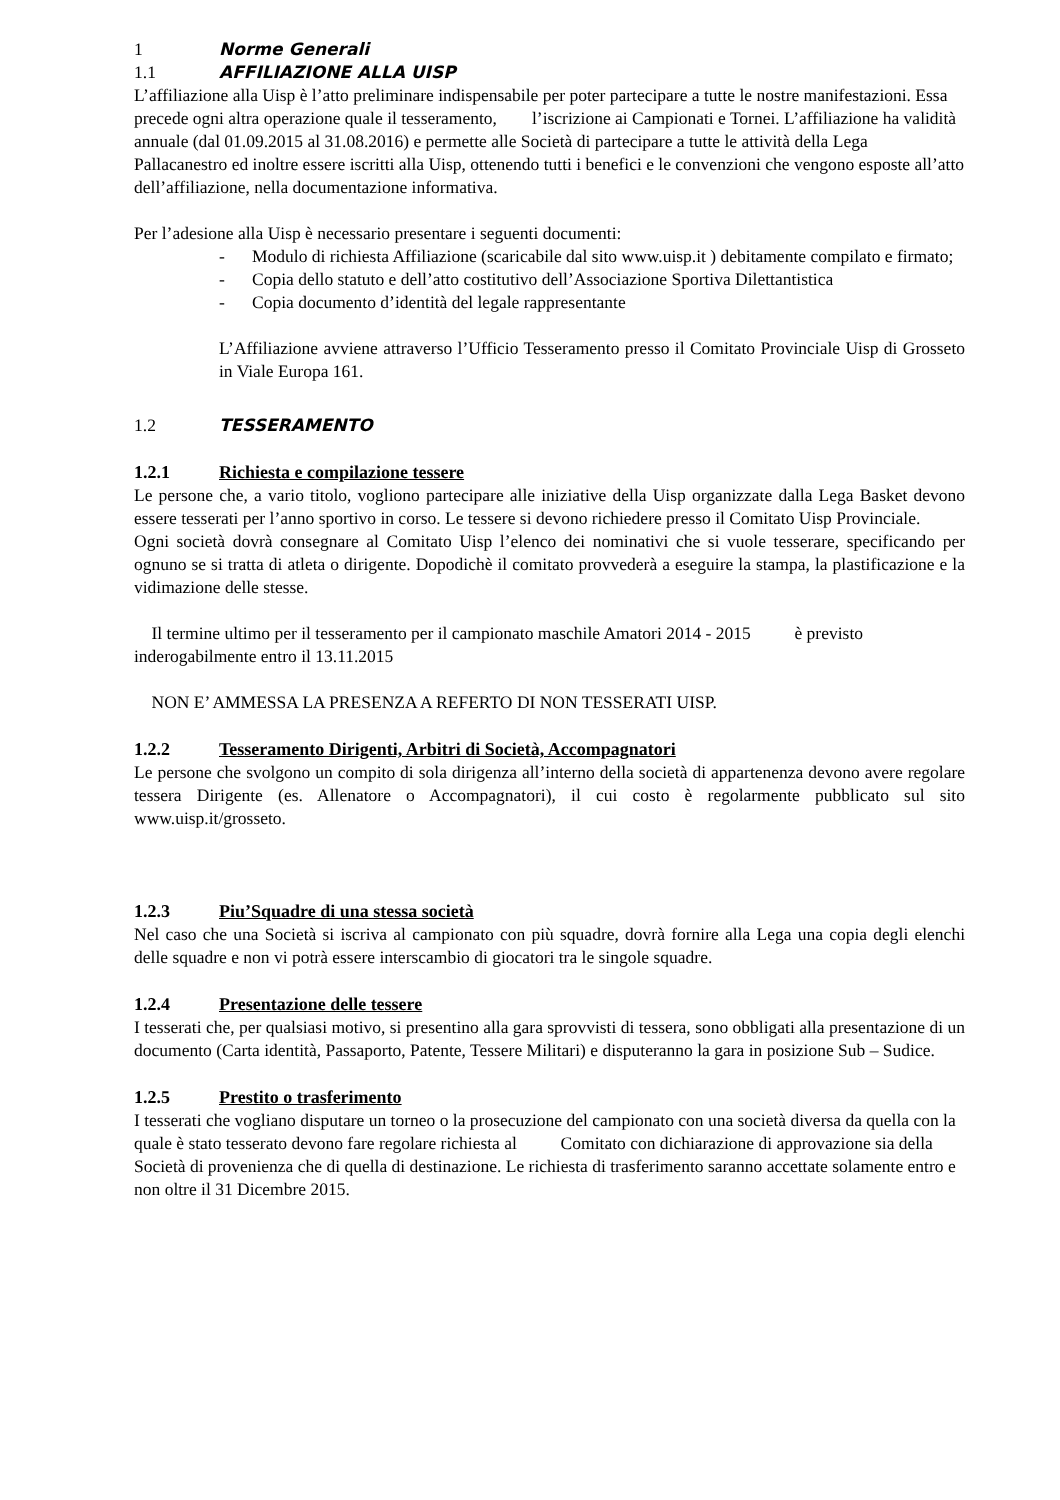1 Norme Generali
1.1 AFFILIAZIONE ALLA UISP
L’affiliazione alla Uisp è l’atto preliminare indispensabile per poter partecipare a tutte le nostre manifestazioni. Essa precede ogni altra operazione quale il tesseramento, l’iscrizione ai Campionati e Tornei. L’affiliazione ha validità annuale (dal 01.09.2015 al 31.08.2016) e permette alle Società di partecipare a tutte le attività della Lega Pallacanestro ed inoltre essere iscritti alla Uisp, ottenendo tutti i benefici e le convenzioni che vengono esposte all’atto dell’affiliazione, nella documentazione informativa.
Per l’adesione alla Uisp è necessario presentare i seguenti documenti:
- Modulo di richiesta Affiliazione (scaricabile dal sito www.uisp.it ) debitamente compilato e firmato;
- Copia dello statuto e dell’atto costitutivo dell’Associazione Sportiva Dilettantistica
- Copia documento d’identità del legale rappresentante
L’Affiliazione avviene attraverso l’Ufficio Tesseramento presso il Comitato Provinciale Uisp di Grosseto in Viale Europa 161.
1.2 TESSERAMENTO
1.2.1 Richiesta e compilazione tessere
Le persone che, a vario titolo, vogliono partecipare alle iniziative della Uisp organizzate dalla Lega Basket devono essere tesserati per l’anno sportivo in corso. Le tessere si devono richiedere presso il Comitato Uisp Provinciale.
Ogni società dovrà consegnare al Comitato Uisp l’elenco dei nominativi che si vuole tesserare, specificando per ognuno se si tratta di atleta o dirigente. Dopodichè il comitato provvederà a eseguire la stampa, la plastificazione e la vidimazione delle stesse.
Il termine ultimo per il tesseramento per il campionato maschile Amatori 2014 - 2015 è previsto inderogabilmente entro il 13.11.2015
NON E’ AMMESSA LA PRESENZA A REFERTO DI NON TESSERATI UISP.
1.2.2 Tesseramento Dirigenti, Arbitri di Società, Accompagnatori
Le persone che svolgono un compito di sola dirigenza all’interno della società di appartenenza devono avere regolare tessera Dirigente (es. Allenatore o Accompagnatori), il cui costo è regolarmente pubblicato sul sito www.uisp.it/grosseto.
1.2.3 Piu’Squadre di una stessa società
Nel caso che una Società si iscriva al campionato con più squadre, dovrà fornire alla Lega una copia degli elenchi delle squadre e non vi potrà essere interscambio di giocatori tra le singole squadre.
1.2.4 Presentazione delle tessere
I tesserati che, per qualsiasi motivo, si presentino alla gara sprovvisti di tessera, sono obbligati alla presentazione di un documento (Carta identità, Passaporto, Patente, Tessere Militari) e disputeranno la gara in posizione Sub – Sudice.
1.2.5 Prestito o trasferimento
I tesserati che vogliano disputare un torneo o la prosecuzione del campionato con una società diversa da quella con la quale è stato tesserato devono fare regolare richiesta al Comitato con dichiarazione di approvazione sia della Società di provenienza che di quella di destinazione. Le richiesta di trasferimento saranno accettate solamente entro e non oltre il 31 Dicembre 2015.